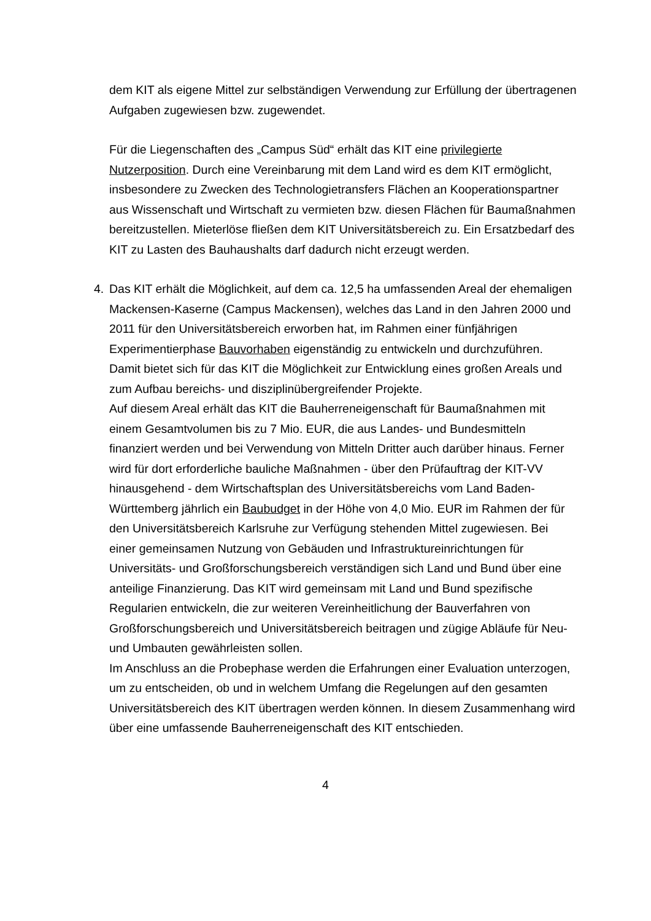dem KIT als eigene Mittel zur selbständigen Verwendung zur Erfüllung der übertragenen Aufgaben zugewiesen bzw. zugewendet.
Für die Liegenschaften des „Campus Süd“ erhält das KIT eine privilegierte Nutzerposition. Durch eine Vereinbarung mit dem Land wird es dem KIT ermög­licht, insbesondere zu Zwecken des Technologietransfers Flächen an Kooperationspartner aus Wissenschaft und Wirtschaft zu vermieten bzw. diesen Flächen für Baumaßnahmen bereitzustellen. Mieterlöse fließen dem KIT Universitätsbereich zu. Ein Ersatzbedarf des KIT zu Lasten des Bauhaushalts darf dadurch nicht erzeugt werden.
4. Das KIT erhält die Möglichkeit, auf dem ca. 12,5 ha umfassenden Areal der ehemaligen Mackensen-Kaserne (Campus Mackensen), welches das Land in den Jahren 2000 und 2011 für den Universitätsbereich erworben hat, im Rahmen einer fünfjährigen Experimentierphase Bauvorhaben eigenständig zu entwickeln und durchzuführen. Damit bietet sich für das KIT die Möglichkeit zur Entwicklung eines großen Areals und zum Aufbau bereichs- und disziplinübergreifender Projekte.
Auf diesem Areal erhält das KIT die Bauherreneigenschaft für Baumaßnahmen mit einem Gesamtvolumen bis zu 7 Mio. EUR, die aus Landes- und Bundesmitteln finanziert werden und bei Verwendung von Mitteln Dritter auch darüber hinaus. Ferner wird für dort erforderliche bauliche Maßnahmen - über den Prüfauftrag der KIT-VV hinausgehend - dem Wirtschaftsplan des Universitätsbereichs vom Land Baden-Württemberg jährlich ein Baubudget in der Höhe von 4,0 Mio. EUR im Rahmen der für den Universitätsbereich Karlsruhe zur Verfügung stehenden Mittel zugewiesen. Bei einer gemeinsamen Nutzung von Gebäuden und Infrastruktureinrichtungen für Universitäts- und Großforschungsbereich verständigen sich Land und Bund über eine anteilige Finanzierung. Das KIT wird gemeinsam mit Land und Bund spezifische Regularien entwickeln, die zur weiteren Vereinheitlichung der Bauverfahren von Großforschungsbereich und Universitätsbereich beitragen und zügige Abläufe für Neu- und Umbauten gewährleisten sollen.
Im Anschluss an die Probephase werden die Erfahrungen einer Evaluation unterzogen, um zu entscheiden, ob und in welchem Umfang die Regelungen auf den gesamten Universitätsbereich des KIT übertragen werden können. In diesem Zusammenhang wird über eine umfassende Bauherreneigenschaft des KIT entschieden.
4